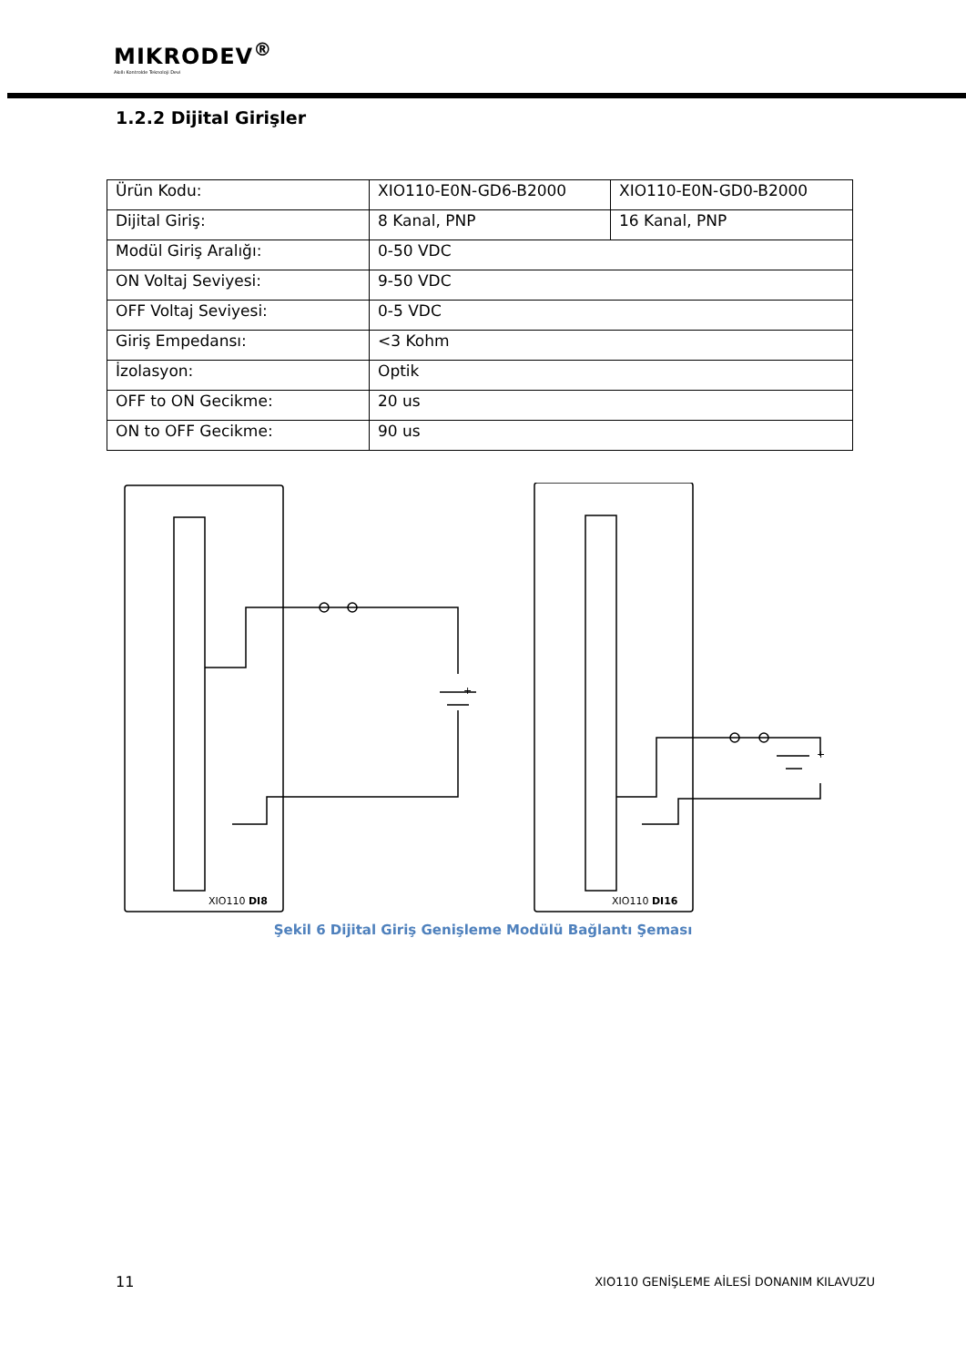MIKRODEV<sup>®</sup>
Akıllı Kontrolde Teknoloji Devi
1.2.2 Dijital Girişler
| Ürün Kodu: | XIO110-E0N-GD6-B2000 | XIO110-E0N-GD0-B2000 |
| Dijital Giriş: | 8 Kanal, PNP | 16 Kanal, PNP |
| Modül Giriş Aralığı: | 0-50 VDC | |
| ON Voltaj Seviyesi: | 9-50 VDC | |
| OFF Voltaj Seviyesi: | 0-5 VDC | |
| Giriş Empedansı: | <3 Kohm | |
| İzolasyon: | Optik | |
| OFF to ON Gecikme: | 20 us | |
| ON to OFF Gecikme: | 90 us | |
XIO110 DI8
XIO110 DI16
+
+
Şekil 6 Dijital Giriş Genişleme Modülü Bağlantı Şeması
11
XIO110 GENİŞLEME AİLESİ DONANIM KILAVUZU